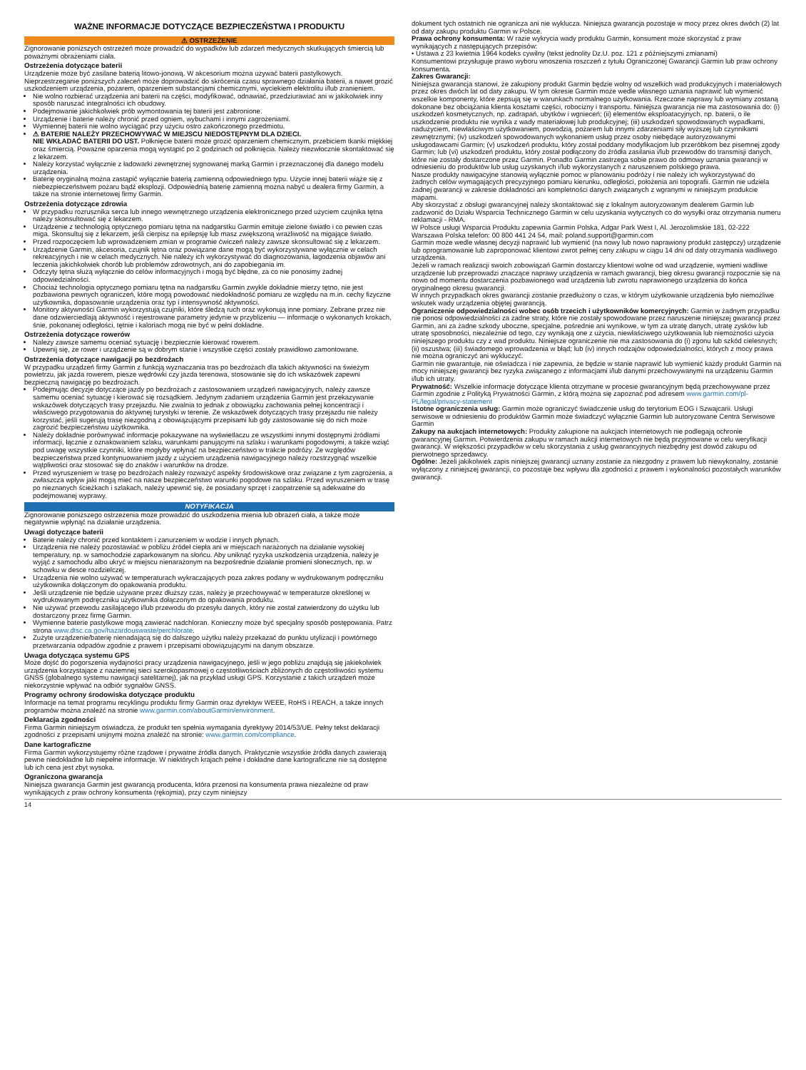WAŻNE INFORMACJE DOTYCZĄCE BEZPIECZEŃSTWA I PRODUKTU
⚠ OSTRZEŻENIE
Zignorowanie poniższych ostrzeżeń może prowadzić do wypadków lub zdarzeń medycznych skutkujących śmiercią lub poważnymi obrażeniami ciała.
Ostrzeżenia dotyczące baterii
Urządzenie może być zasilane baterią litowo-jonową. W akcesorium można używać baterii pastylkowych.
Nieprzestrzeganie poniższych zaleceń może doprowadzić do skrócenia czasu sprawnego działania baterii, a nawet grozić uszkodzeniem urządzenia, pożarem, oparzeniem substancjami chemicznymi, wyciekiem elektrolitu i/lub zranieniem.
Nie wolno rozbierać urządzenia ani baterii na części, modyfikować, odnawiać, przedziurawiać ani w jakikolwiek inny sposób naruszać integralności ich obudowy.
Podejmowanie jakichkolwiek prób wymontowania tej baterii jest zabronione.
Urządzenie i baterie należy chronić przed ogniem, wybuchami i innymi zagrożeniami.
Wymiennej baterii nie wolno wyciągać przy użyciu ostro zakończonego przedmiotu.
⚠ BATERIE NALEŻY PRZECHOWYWAĆ W MIEJSCU NIEDOSTĘPNYM DLA DZIECI.
NIE WKŁADAĆ BATERII DO UST. Połknięcie baterii może grozić oparzeniem chemicznym, przebiciem tkanki miękkiej oraz śmiercią. Poważne oparzenia mogą wystąpić po 2 godzinach od połknięcia. Należy niezwłocznie skontaktować się z lekarzem.
Należy korzystać wyłącznie z ładowarki zewnętrznej sygnowanej marką Garmin i przeznaczonej dla danego modelu urządzenia.
Baterię oryginalną można zastąpić wyłącznie baterią zamienną odpowiedniego typu. Użycie innej baterii wiąże się z niebezpieczeństwem pożaru bądź eksplozji. Odpowiednią baterię zamienną można nabyć u dealera firmy Garmin, a także na stronie internetowej firmy Garmin.
Ostrzeżenia dotyczące zdrowia
W przypadku rozrusznika serca lub innego wewnętrznego urządzenia elektronicznego przed użyciem czujnika tętna należy skonsultować się z lekarzem.
Urządzenie z technologią optycznego pomiaru tętna na nadgarstku Garmin emituje zielone światło i co pewien czas miga. Skonsultuj się z lekarzem, jeśli cierpisz na epilepsję lub masz zwiększoną wrażliwość na migające światło.
Przed rozpoczęciem lub wprowadzeniem zmian w programie ćwiczeń należy zawsze skonsultować się z lekarzem.
Urządzenie Garmin, akcesoria, czujnik tętna oraz powiązane dane mogą być wykorzystywane wyłącznie w celach rekreacyjnych i nie w celach medycznych. Nie należy ich wykorzystywać do diagnozowania, łagodzenia objawów ani leczenia jakichkolwiek chorób lub problemów zdrowotnych, ani do zapobiegania im.
Odczyty tętna służą wyłącznie do celów informacyjnych i mogą być błędne, za co nie ponosimy żadnej odpowiedzialności.
Chociaż technologia optycznego pomiaru tętna na nadgarstku Garmin zwykle dokładnie mierzy tętno, nie jest pozbawiona pewnych ograniczeń, które mogą powodować niedokładność pomiaru ze względu na m.in. cechy fizyczne użytkownika, dopasowanie urządzenia oraz typ i intensywność aktywności.
Monitory aktywności Garmin wykorzystują czujniki, które śledzą ruch oraz wykonują inne pomiary. Zebrane przez nie dane odzwierciedlają aktywność i rejestrowane parametry jedynie w przybliżeniu — informacje o wykonanych krokach, śnie, pokonanej odległości, tętnie i kaloriach mogą nie być w pełni dokładne.
Ostrzeżenia dotyczące rowerów
Należy zawsze samemu oceniać sytuację i bezpiecznie kierować rowerem.
Upewnij się, że rower i urządzenie są w dobrym stanie i wszystkie części zostały prawidłowo zamontowane.
Ostrzeżenia dotyczące nawigacji po bezdrożach
W przypadku urządzeń firmy Garmin z funkcją wyznaczania tras po bezdrożach dla takich aktywności na świeżym powietrzu, jak jazda rowerem, piesze wędrówki czy jazda terenowa, stosowanie się do ich wskazówek zapewni bezpieczną nawigację po bezdrożach.
Podejmując decyzje dotyczące jazdy po bezdrożach z zastosowaniem urządzeń nawigacyjnych, należy zawsze samemu oceniać sytuację i kierować się rozsądkiem. Jedynym zadaniem urządzenia Garmin jest przekazywanie wskazówek dotyczących trasy przejazdu. Nie zwalnia to jednak z obowiązku zachowania pełnej koncentracji i właściwego przygotowania do aktywnej turystyki w terenie. Ze wskazówek dotyczących trasy przejazdu nie należy korzystać, jeśli sugerują trasę niezgodną z obowiązującymi przepisami lub gdy zastosowanie się do nich może zagrozić bezpieczeństwu użytkownika.
Należy dokładnie porównywać informacje pokazywane na wyświetlaczu ze wszystkimi innymi dostępnymi źródłami informacji, łącznie z oznakowaniem szlaku, warunkami panującymi na szlaku i warunkami pogodowymi, a także wziąć pod uwagę wszystkie czynniki, które mogłyby wpłynąć na bezpieczeństwo w trakcie podróży. Ze względów bezpieczeństwa przed kontynuowaniem jazdy z użyciem urządzenia nawigacyjnego należy rozstrzygnąć wszelkie wątpliwości oraz stosować się do znaków i warunków na drodze.
Przed wyruszeniem w trasę po bezdrożach należy rozważyć aspekty środowiskowe oraz związane z tym zagrożenia, a zwłaszcza wpływ jaki mogą mieć na nasze bezpieczeństwo warunki pogodowe na szlaku. Przed wyruszeniem w trasę po nieznanych ścieżkach i szlakach, należy upewnić się, że posiadany sprzęt i zaopatrzenie są adekwatne do podejmowanej wyprawy.
NOTYFIKACJA
Zignorowanie poniższego ostrzeżenia może prowadzić do uszkodzenia mienia lub obrażeń ciała, a także może negatywnie wpłynąć na działanie urządzenia.
Uwagi dotyczące baterii
Baterie należy chronić przed kontaktem i zanurzeniem w wodzie i innych płynach.
Urządzenia nie należy pozostawiać w pobliżu źródeł ciepła ani w miejscach narażonych na działanie wysokiej temperatury, np. w samochodzie zaparkowanym na słońcu. Aby uniknąć ryzyka uszkodzenia urządzenia, należy je wyjąć z samochodu albo ukryć w miejscu nienarażonym na bezpośrednie działanie promieni słonecznych, np. w schowku w desce rozdzielczej.
Urządzenia nie wolno używać w temperaturach wykraczających poza zakres podany w wydrukowanym podręczniku użytkownika dołączonym do opakowania produktu.
Jeśli urządzenie nie będzie używane przez dłuższy czas, należy je przechowywać w temperaturze określonej w wydrukowanym podręczniku użytkownika dołączonym do opakowania produktu.
Nie używać przewodu zasilającego i/lub przewodu do przesyłu danych, który nie został zatwierdzony do użytku lub dostarczony przez firmę Garmin.
Wymienne baterie pastylkowe mogą zawierać nadchloran. Konieczny może być specjalny sposób postępowania. Patrz strona www.dtsc.ca.gov/hazardouswaste/perchlorate.
Zużyte urządzenie/baterię nienadającą się do dalszego użytku należy przekazać do punktu utylizacji i powtórnego przetwarzania odpadów zgodnie z prawem i przepisami obowiązującymi na danym obszarze.
Uwaga dotycząca systemu GPS
Może dojść do pogorszenia wydajności pracy urządzenia nawigacyjnego, jeśli w jego pobliżu znajdują się jakiekolwiek urządzenia korzystające z naziemnej sieci szerokopasmowej o częstotliwościach zbliżonych do częstotliwości systemu GNSS (globalnego systemu nawigacji satelitarnej), jak na przykład usługi GPS. Korzystanie z takich urządzeń może niekorzystnie wpływać na odbiór sygnałów GNSS.
Programy ochrony środowiska dotyczące produktu
Informacje na temat programu recyklingu produktu firmy Garmin oraz dyrektyw WEEE, RoHS i REACH, a także innych programów można znaleźć na stronie www.garmin.com/aboutGarmin/environment.
Deklaracja zgodności
Firma Garmin niniejszym oświadcza, że produkt ten spełnia wymagania dyrektywy 2014/53/UE. Pełny tekst deklaracji zgodności z przepisami unijnymi można znaleźć na stronie: www.garmin.com/compliance.
Dane kartograficzne
Firma Garmin wykorzystujemy różne rządowe i prywatne źródła danych. Praktycznie wszystkie źródła danych zawierają pewne niedokładne lub niepełne informacje. W niektórych krajach pełne i dokładne dane kartograficzne nie są dostępne lub ich cena jest zbyt wysoka.
Ograniczona gwarancja
Niniejsza gwarancja Garmin jest gwarancją producenta, która przenosi na konsumenta prawa niezależne od praw wynikających z praw ochrony konsumenta (rękojmia), przy czym niniejszy
dokument tych ostatnich nie ogranicza ani nie wyklucza. Niniejsza gwarancja pozostaje w mocy przez okres dwóch (2) lat od daty zakupu produktu Garmin w Polsce.
Prawa ochrony konsumenta: W razie wykrycia wady produktu Garmin, konsument może skorzystać z praw wynikających z następujących przepisów:
• Ustawa z 23 kwietnia 1964 kodeks cywilny (tekst jednolity Dz.U. poz. 121 z późniejszymi zmianami)
Konsumentowi przysługuje prawo wyboru wnoszenia roszczeń z tytułu Ograniczonej Gwarancji Garmin lub praw ochrony konsumenta.
Zakres Gwarancji:
Niniejsza gwarancja stanowi, że zakupiony produkt Garmin będzie wolny od wszelkich wad produkcyjnych i materiałowych przez okres dwóch lat od daty zakupu. W tym okresie Garmin może wedle własnego uznania naprawić lub wymienić wszelkie komponenty, które zepsują się w warunkach normalnego użytkowania. Rzeczone naprawy lub wymiany zostaną dokonane bez obciążania klienta kosztami części, robocizny i transportu. Niniejsza gwarancja nie ma zastosowania do: (i) uszkodzeń kosmetycznych, np. zadrapań, ubytków i wgnieceń; (ii) elementów eksploatacyjnych, np. baterii, o ile uszkodzenie produktu nie wynika z wady materiałowej lub produkcyjnej; (iii) uszkodzeń spowodowanych wypadkami, nadużyciem, niewłaściwym użytkowaniem, powodzią, pożarem lub innymi zdarzeniami siły wyższej lub czynnikami zewnętrznymi; (iv) uszkodzeń spowodowanych wykonaniem usług przez osoby niebędące autoryzowanymi usługodawcami Garmin; (v) uszkodzeń produktu, który został poddany modyfikacjom lub przeróbkom bez pisemnej zgody Garmin; lub (vi) uszkodzeń produktu, który został podłączony do źródła zasilania i/lub przewodów do transmisji danych, które nie zostały dostarczone przez Garmin. Ponadto Garmin zastrzega sobie prawo do odmowy uznania gwarancji w odniesieniu do produktów lub usług uzyskanych i/lub wykorzystanych z naruszeniem polskiego prawa.
Nasze produkty nawigacyjne stanowią wyłącznie pomoc w planowaniu podróży i nie należy ich wykorzystywać do żadnych celów wymagających precyzyjnego pomiaru kierunku, odległości, położenia ani topografii. Garmin nie udziela żadnej gwarancji w zakresie dokładności ani kompletności danych związanych z wgranymi w niniejszym produkcie mapami.
Aby skorzystać z obsługi gwarancyjnej należy skontaktować się z lokalnym autoryzowanym dealerem Garmin lub zadzwonić do Działu Wsparcia Technicznego Garmin w celu uzyskania wytycznych co do wysyłki oraz otrzymania numeru reklamacji - RMA.
W Polsce usługi Wsparcia Produktu zapewnia Garmin Polska, Adgar Park West I, Al. Jerozolimskie 181, 02-222 Warszawa Polska telefon: 00 800 441 24 54, mail: poland.support@garmin.com
Garmin może wedle własnej decyzji naprawić lub wymienić (na nowy lub nowo naprawiony produkt zastępczy) urządzenie lub oprogramowanie lub zaproponować klientowi zwrot pełnej ceny zakupu w ciągu 14 dni od daty otrzymania wadliwego urządzenia.
Jeżeli w ramach realizacji swoich zobowiązań Garmin dostarczy klientowi wolne od wad urządzenie, wymieni wadliwe urządzenie lub przeprowadzi znaczące naprawy urządzenia w ramach gwarancji, bieg okresu gwarancji rozpocznie się na nowo od momentu dostarczenia pozbawionego wad urządzenia lub zwrotu naprawionego urządzenia do końca oryginalnego okresu gwarancji.
W innych przypadkach okres gwarancji zostanie przedłużony o czas, w którym użytkowanie urządzenia było niemożliwe wskutek wady urządzenia objętej gwarancją.
Ograniczenie odpowiedzialności wobec osób trzecich i użytkowników komercyjnych: Garmin w żadnym przypadku nie ponosi odpowiedzialności za żadne straty, które nie zostały spowodowane przez naruszenie niniejszej gwarancji przez Garmin, ani za żadne szkody uboczne, specjalne, pośrednie ani wynikowe, w tym za utratę danych, utratę zysków lub utratę sposobności, niezależnie od tego, czy wynikają one z użycia, niewłaściwego użytkowania lub niemożności użycia niniejszego produktu czy z wad produktu. Niniejsze ograniczenie nie ma zastosowania do (i) zgonu lub szkód cielesnych; (ii) oszustwa; (iii) świadomego wprowadzenia w błąd; lub (iv) innych rodzajów odpowiedzialności, których z mocy prawa nie można ograniczyć ani wykluczyć.
Garmin nie gwarantuje, nie oświadcza i nie zapewnia, że będzie w stanie naprawić lub wymienić każdy produkt Garmin na mocy niniejszej gwarancji bez ryzyka związanego z informacjami i/lub danymi przechowywanymi na urządzeniu Garmin i/lub ich utraty.
Prywatność: Wszelkie informacje dotyczące klienta otrzymane w procesie gwarancyjnym będą przechowywane przez Garmin zgodnie z Polityką Prywatności Garmin, z którą można się zapoznać pod adresem www.garmin.com/pl-PL/legal/privacy-statement
Istotne ograniczenia usług: Garmin może ograniczyć świadczenie usług do terytorium EOG i Szwajcarii. Usługi serwisowe w odniesieniu do produktów Garmin może świadczyć wyłącznie Garmin lub autoryzowane Centra Serwisowe Garmin
Zakupy na aukcjach internetowych: Produkty zakupione na aukcjach internetowych nie podlegają ochronie gwarancyjnej Garmin. Potwierdzenia zakupu w ramach aukcji internetowych nie będą przyjmowane w celu weryfikacji gwarancji. W większości przypadków w celu skorzystania z usług gwarancyjnych niezbędny jest dowód zakupu od pierwotnego sprzedawcy.
Ogólne: Jeżeli jakikolwiek zapis niniejszej gwarancji uznany zostanie za niezgodny z prawem lub niewykonalny, zostanie wyłączony z niniejszej gwarancji, co pozostaje bez wpływu dla zgodności z prawem i wykonalności pozostałych warunków gwarancji.
14